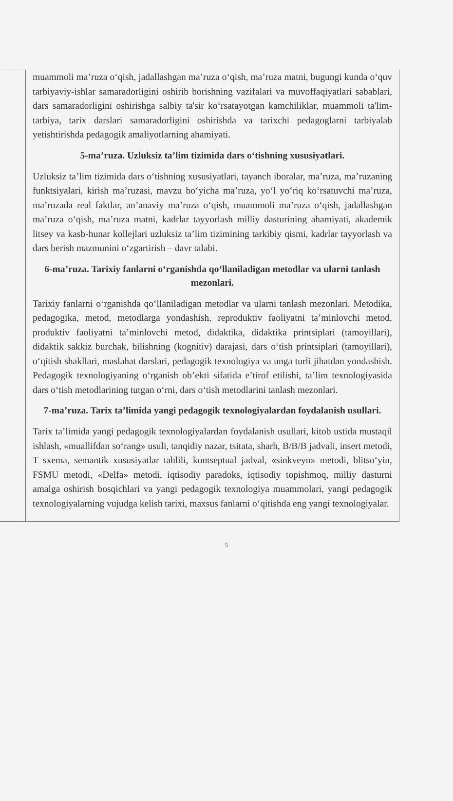muammoli ma’ruza o‘qish, jadallashgan ma’ruza o‘qish, ma’ruza matni, bugungi kunda o‘quv tarbiyaviy-ishlar samaradorligini oshirib borishning vazifalari va muvoffaqiyatlari sabablari, dars samaradorligini oshirishga salbiy ta'sir ko‘rsatayotgan kamchiliklar, muammoli ta'lim-tarbiya, tarix darslari samaradorligini oshirishda va tarixchi pedagoglarni tarbiyalab yetishtirishda pedagogik amaliyotlarning ahamiyati.
5-ma’ruza. Uzluksiz ta’lim tizimida dars o‘tishning xususiyatlari.
Uzluksiz ta’lim tizimida dars o‘tishning xususiyatlari, tayanch iboralar, ma’ruza, ma’ruzaning funktsiyalari, kirish ma’ruzasi, mavzu bo‘yicha ma’ruza, yo‘l yo‘riq ko‘rsatuvchi ma’ruza, ma’ruzada real faktlar, an’anaviy ma’ruza o‘qish, muammoli ma’ruza o‘qish, jadallashgan ma’ruza o‘qish, ma’ruza matni, kadrlar tayyorlash milliy dasturining ahamiyati, akademik litsey va kasb-hunar kollejlari uzluksiz ta’lim tizimining tarkibiy qismi, kadrlar tayyorlash va dars berish mazmunini o‘zgartirish – davr talabi.
6-ma’ruza. Tarixiy fanlarni o‘rganishda qo‘llaniladigan metodlar va ularni tanlash mezonlari.
Tarixiy fanlarni o‘rganishda qo‘llaniladigan metodlar va ularni tanlash mezonlari. Metodika, pedagogika, metod, metodlarga yondashish, reproduktiv faoliyatni ta’minlovchi metod, produktiv faoliyatni ta’minlovchi metod, didaktika, didaktika printsiplari (tamoyillari), didaktik sakkiz burchak, bilishning (kognitiv) darajasi, dars o‘tish printsiplari (tamoyillari), o‘qitish shakllari, maslahat darslari, pedagogik texnologiya va unga turli jihatdan yondashish. Pedagogik texnologiyaning o‘rganish ob’ekti sifatida e’tirof etilishi, ta’lim texnologiyasida dars o‘tish metodlarining tutgan o‘rni, dars o‘tish metodlarini tanlash mezonlari.
7-ma’ruza. Tarix ta’limida yangi pedagogik texnologiyalardan foydalanish usullari.
Tarix ta’limida yangi pedagogik texnologiyalardan foydalanish usullari, kitob ustida mustaqil ishlash, «muallifdan so‘rang» usuli, tanqidiy nazar, tsitata, sharh, B/B/B jadvali, insert metodi, T sxema, semantik xususiyatlar tahlili, kontseptual jadval, «sinkveyn» metodi, blitso‘yin, FSMU metodi, «Delfa» metodi, iqtisodiy paradoks, iqtisodiy topishmoq, milliy dasturni amalga oshirish bosqichlari va yangi pedagogik texnologiya muammolari, yangi pedagogik texnologiyalarning vujudga kelish tarixi, maxsus fanlarni o‘qitishda eng yangi texnologiyalar.
5